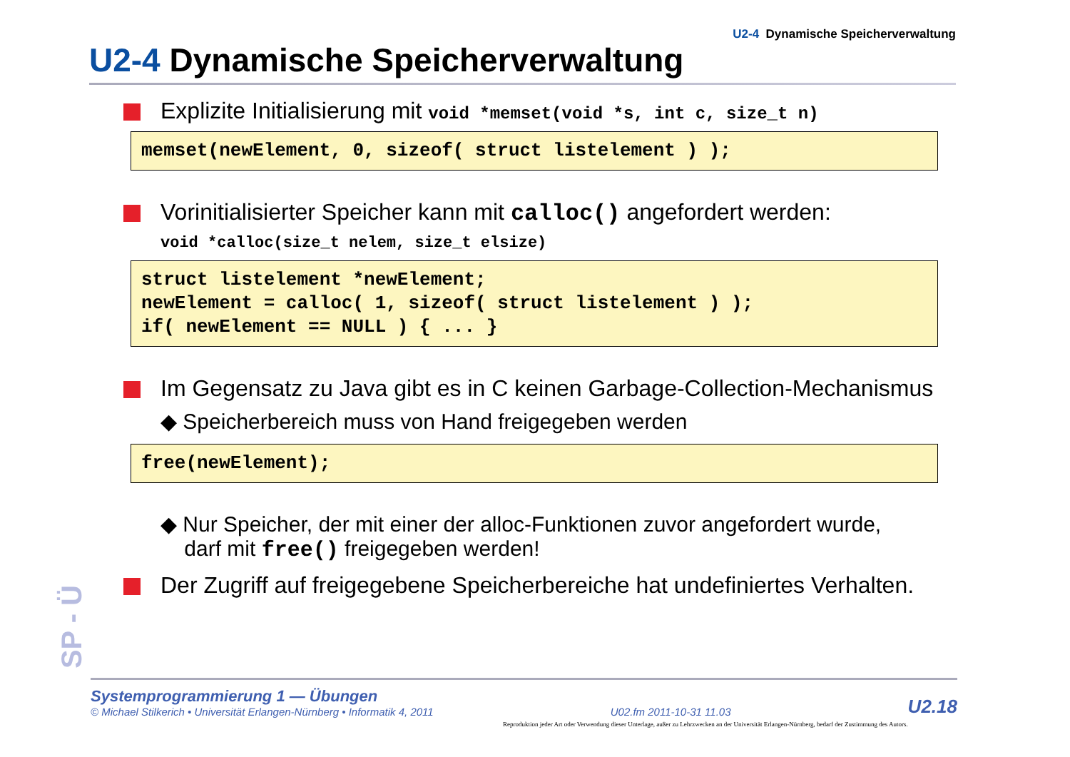SP - Ü
U2-4 Dynamische Speicherverwaltung
U2-4 Dynamische Speicherverwaltung
Explizite Initialisierung mit void *memset(void *s, int c, size_t n)
memset(newElement, 0, sizeof( struct listelement ) );
Vorinitialisierter Speicher kann mit calloc() angefordert werden:
void *calloc(size_t nelem, size_t elsize)
struct listelement *newElement; newElement = calloc( 1, sizeof( struct listelement ) ); if( newElement == NULL ) { ... }
Im Gegensatz zu Java gibt es in C keinen Garbage-Collection-Mechanismus
◆ Speicherbereich muss von Hand freigegeben werden
free(newElement);
◆ Nur Speicher, der mit einer der alloc-Funktionen zuvor angefordert wurde,
darf mit free() freigegeben werden!
Der Zugriff auf freigegebene Speicherbereiche hat undefiniertes Verhalten.
Systemprogrammierung 1 — Übungen
© Michael Stilkerich • Universität Erlangen-Nürnberg • Informatik 4, 2011
U02.fm 2011-10-31 11.03
U2.18
Reproduktion jeder Art oder Verwendung dieser Unterlage, außer zu Lehrzwecken an der Universität Erlangen-Nürnberg, bedarf der Zustimmung des Autors.